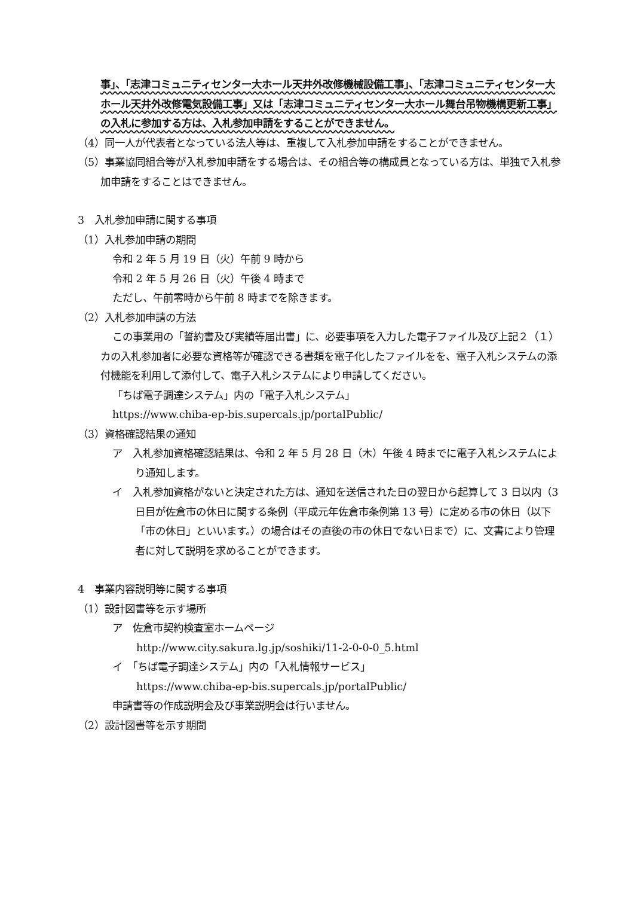事」、「志津コミュニティセンター大ホール天井外改修機械設備工事」、「志津コミュニティセンター大ホール天井外改修電気設備工事」又は「志津コミュニティセンター大ホール舞台吊物機構更新工事」の入札に参加する方は、入札参加申請をすることができません。
（4）同一人が代表者となっている法人等は、重複して入札参加申請をすることができません。
（5）事業協同組合等が入札参加申請をする場合は、その組合等の構成員となっている方は、単独で入札参加申請をすることはできません。
3　入札参加申請に関する事項
（1）入札参加申請の期間
令和 2 年 5 月 19 日（火）午前 9 時から
令和 2 年 5 月 26 日（火）午後 4 時まで
ただし、午前零時から午前 8 時までを除きます。
（2）入札参加申請の方法
この事業用の「誓約書及び実績等届出書」に、必要事項を入力した電子ファイル及び上記２（１）カの入札参加者に必要な資格等が確認できる書類を電子化したファイルをを、電子入札システムの添付機能を利用して添付して、電子入札システムにより申請してください。
「ちば電子調達システム」内の「電子入札システム」
https://www.chiba-ep-bis.supercals.jp/portalPublic/
（3）資格確認結果の通知
ア　入札参加資格確認結果は、令和 2 年 5 月 28 日（木）午後 4 時までに電子入札システムにより通知します。
イ　入札参加資格がないと決定された方は、通知を送信された日の翌日から起算して 3 日以内（3 日目が佐倉市の休日に関する条例（平成元年佐倉市条例第 13 号）に定める市の休日（以下「市の休日」といいます。）の場合はその直後の市の休日でない日まで）に、文書により管理者に対して説明を求めることができます。
4　事業内容説明等に関する事項
（1）設計図書等を示す場所
ア　佐倉市契約検査室ホームページ
http://www.city.sakura.lg.jp/soshiki/11-2-0-0-0_5.html
イ　「ちば電子調達システム」内の「入札情報サービス」
https://www.chiba-ep-bis.supercals.jp/portalPublic/
申請書等の作成説明会及び事業説明会は行いません。
（2）設計図書等を示す期間